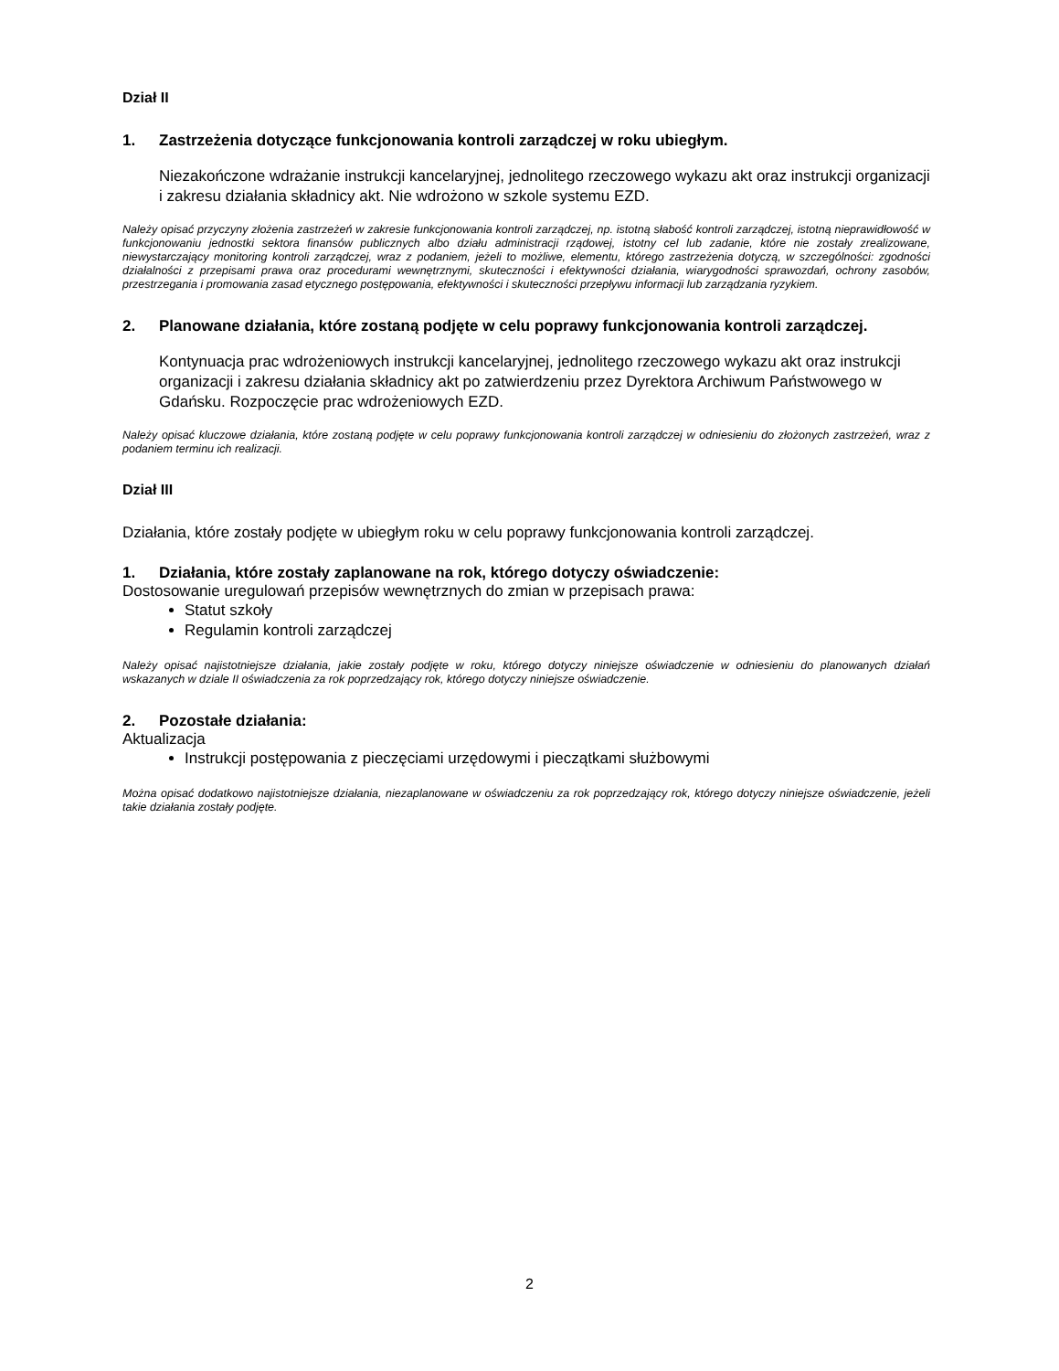Dział II
1. Zastrzeżenia dotyczące funkcjonowania kontroli zarządczej w roku ubiegłym.
Niezakończone wdrażanie instrukcji kancelaryjnej, jednolitego rzeczowego wykazu akt oraz instrukcji organizacji i zakresu działania składnicy akt. Nie wdrożono w szkole systemu EZD.
Należy opisać przyczyny złożenia zastrzeżeń w zakresie funkcjonowania kontroli zarządczej, np. istotną słabość kontroli zarządczej, istotną nieprawidłowość w funkcjonowaniu jednostki sektora finansów publicznych albo działu administracji rządowej, istotny cel lub zadanie, które nie zostały zrealizowane, niewystarczający monitoring kontroli zarządczej, wraz z podaniem, jeżeli to możliwe, elementu, którego zastrzeżenia dotyczą, w szczególności: zgodności działalności z przepisami prawa oraz procedurami wewnętrznymi, skuteczności i efektywności działania, wiarygodności sprawozdań, ochrony zasobów, przestrzegania i promowania zasad etycznego postępowania, efektywności i skuteczności przepływu informacji lub zarządzania ryzykiem.
2. Planowane działania, które zostaną podjęte w celu poprawy funkcjonowania kontroli zarządczej.
Kontynuacja prac wdrożeniowych instrukcji kancelaryjnej, jednolitego rzeczowego wykazu akt oraz instrukcji organizacji i zakresu działania składnicy akt po zatwierdzeniu przez Dyrektora Archiwum Państwowego w Gdańsku. Rozpoczęcie prac wdrożeniowych EZD.
Należy opisać kluczowe działania, które zostaną podjęte w celu poprawy funkcjonowania kontroli zarządczej w odniesieniu do złożonych zastrzeżeń, wraz z podaniem terminu ich realizacji.
Dział III
Działania, które zostały podjęte w ubiegłym roku w celu poprawy funkcjonowania kontroli zarządczej.
1. Działania, które zostały zaplanowane na rok, którego dotyczy oświadczenie:
Dostosowanie uregulowań przepisów wewnętrznych do zmian w przepisach prawa:
Statut szkoły
Regulamin kontroli zarządczej
Należy opisać najistotniejsze działania, jakie zostały podjęte w roku, którego dotyczy niniejsze oświadczenie w odniesieniu do planowanych działań wskazanych w dziale II oświadczenia za rok poprzedzający rok, którego dotyczy niniejsze oświadczenie.
2. Pozostałe działania:
Aktualizacja
Instrukcji postępowania z pieczęciami urzędowymi i pieczątkami służbowymi
Można opisać dodatkowo najistotniejsze działania, niezaplanowane w oświadczeniu za rok poprzedzający rok, którego dotyczy niniejsze oświadczenie, jeżeli takie działania zostały podjęte.
2